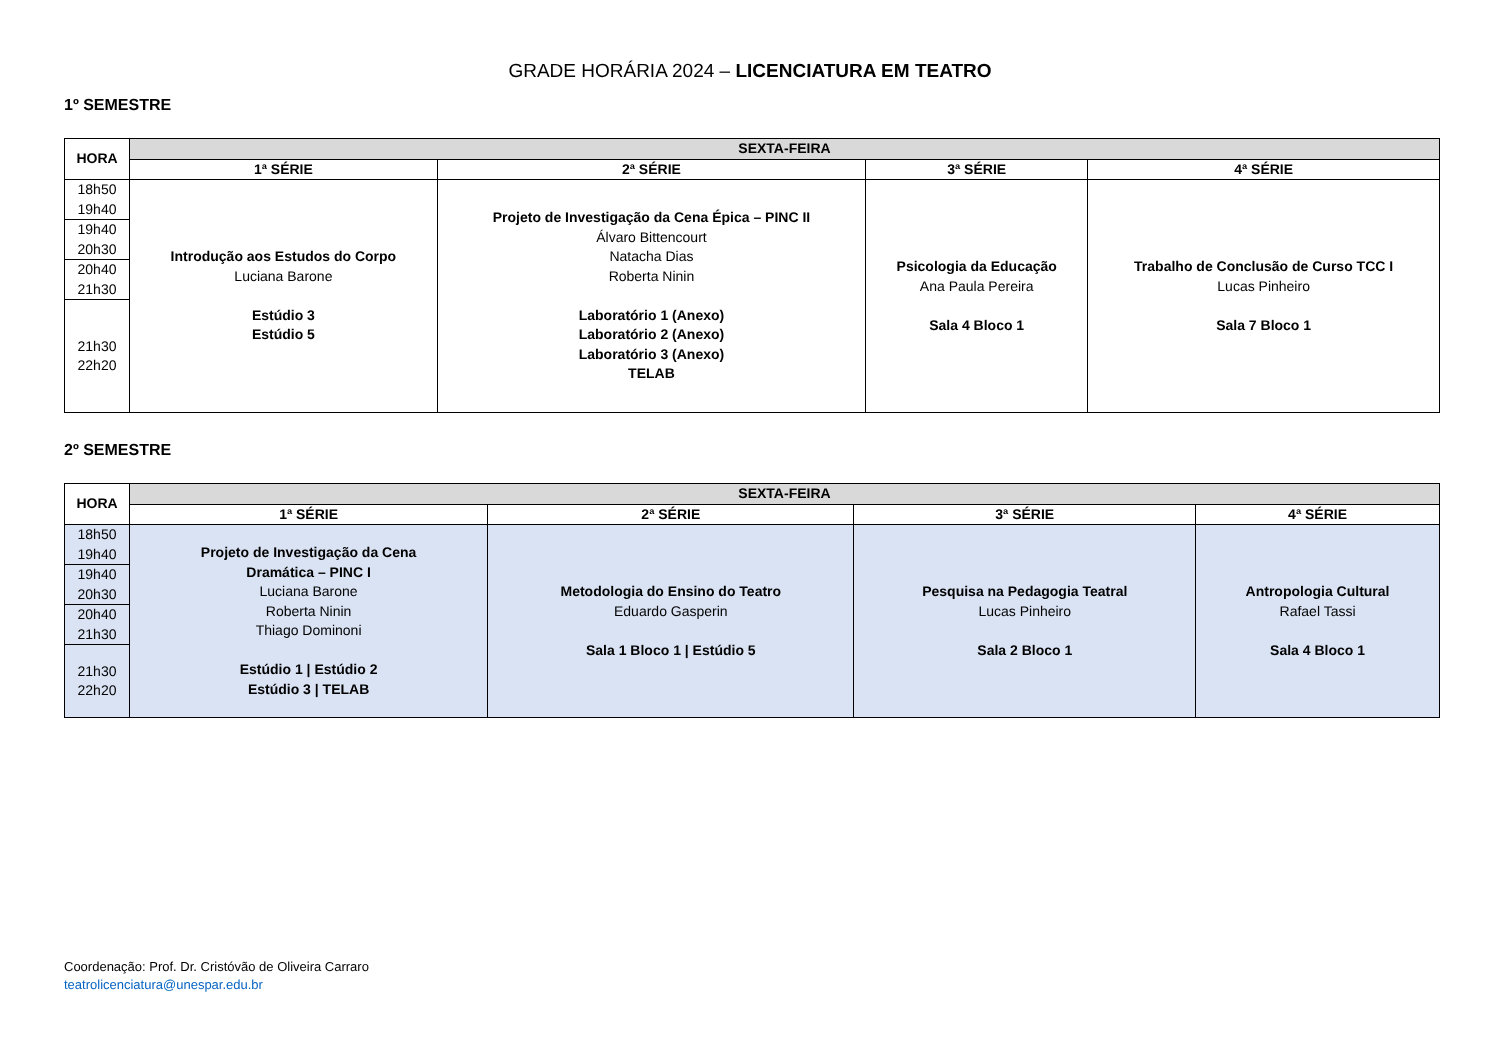GRADE HORÁRIA 2024 – LICENCIATURA EM TEATRO
1º SEMESTRE
| HORA | SEXTA-FEIRA | | | |
| --- | --- | --- | --- | --- |
| | 1ª SÉRIE | 2ª SÉRIE | 3ª SÉRIE | 4ª SÉRIE |
| 18h50 19h40 | Introdução aos Estudos do Corpo Luciana Barone Estúdio 3 Estúdio 5 | Projeto de Investigação da Cena Épica – PINC II Álvaro Bittencourt Natacha Dias Roberta Ninin Laboratório 1 (Anexo) Laboratório 2 (Anexo) Laboratório 3 (Anexo) TELAB | Psicologia da Educação Ana Paula Pereira Sala 4 Bloco 1 | Trabalho de Conclusão de Curso TCC I Lucas Pinheiro Sala 7 Bloco 1 |
| 19h40 20h30 | | | | |
| 20h40 21h30 | | | | |
| 21h30 22h20 | | | | |
2º SEMESTRE
| HORA | SEXTA-FEIRA | | | |
| --- | --- | --- | --- | --- |
| | 1ª SÉRIE | 2ª SÉRIE | 3ª SÉRIE | 4ª SÉRIE |
| 18h50 19h40 | Projeto de Investigação da Cena Dramática – PINC I Luciana Barone Roberta Ninin Thiago Dominoni Estúdio 1 / Estúdio 2 Estúdio 3 / TELAB | Metodologia do Ensino do Teatro Eduardo Gasperin Sala 1 Bloco 1 / Estúdio 5 | Pesquisa na Pedagogia Teatral Lucas Pinheiro Sala 2 Bloco 1 | Antropologia Cultural Rafael Tassi Sala 4 Bloco 1 |
| 19h40 20h30 | | | | |
| 20h40 21h30 | | | | |
| 21h30 22h20 | | | | |
Coordenação: Prof. Dr. Cristóvão de Oliveira Carraro
teatrolicenciatura@unespar.edu.br